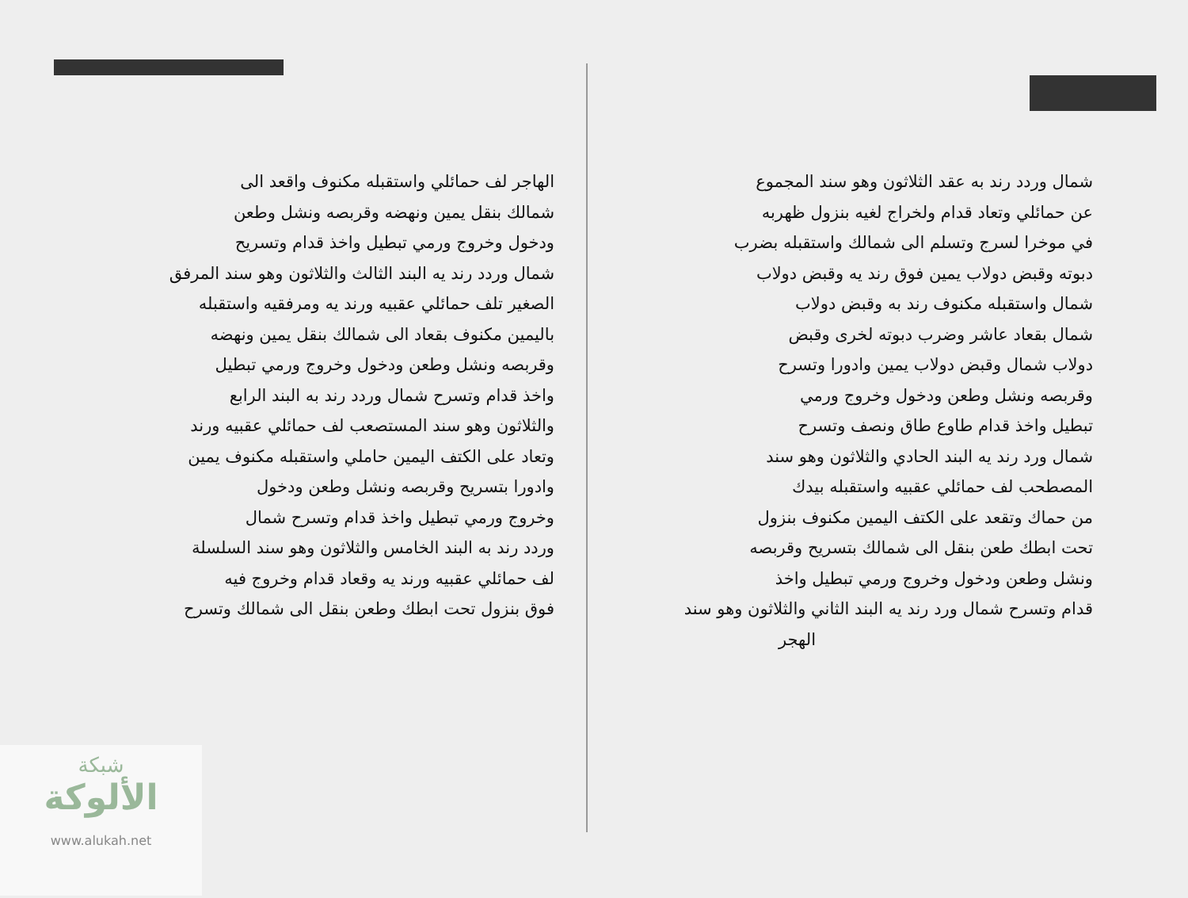شمال وردد رند به عقد الثلاثون وهو سند المجموع
عن حمائلي وتعاد قدام ولخراج لغيه بنزول ظهربه
في موخرا لسرج وتسلم الى شمالك واستقبله بضرب
دبوته وقبض دولاب يمين فوق رند يه وقبض دولاب
شمال واستقبله مكنوف رند به وقبض دولاب
شمال بقعاد عاشر وضرب دبوته لخرى وقبض
دولاب شمال وقبض دولاب يمين وادورا وتسرح
وقربصه ونشل وطعن ودخول وخروج ورمي
تبطيل واخذ قدام طاوع طاق ونصف وتسرح
شمال ورد رند يه البند الحادي والثلاثون وهو سند
المصطحب لف حمائلي عقبيه واستقبله بيدك
من حماك وتقعد على الكتف اليمين مكنوف بنزول
تحت ابطك طعن بنقل الى شمالك بتسريح وقربصه
ونشل وطعن ودخول وخروج ورمي تبطيل واخذ
قدام وتسرح شمال ورد رند يه البند الثاني والثلاثون وهو سند
الهجر
الهاجر لف حمائلي واستقبله مكنوف واقعد الى
شمالك بنقل يمين ونهضه وقربصه ونشل وطعن
ودخول وخروج ورمي تبطيل واخذ قدام وتسريح
شمال وردد رند يه البند الثالث والثلاثون وهو سند المرفق
الصغير تلف حمائلي عقبيه ورند يه ومرفقيه واستقبله
باليمين مكنوف بقعاد الى شمالك بنقل يمين ونهضه
وقربصه ونشل وطعن ودخول وخروج ورمي تبطيل
واخذ قدام وتسرح شمال وردد رند به البند الرابع
والثلاثون وهو سند المستصعب لف حمائلي عقبيه ورند
وتعاد على الكتف اليمين حاملي واستقبله مكنوف يمين
وادورا بتسريح وقربصه ونشل وطعن ودخول
وخروج ورمي تبطيل واخذ قدام وتسرح شمال
وردد رند به البند الخامس والثلاثون وهو سند السلسلة
لف حمائلي عقبيه ورند يه وقعاد قدام وخروج فيه
فوق بنزول تحت ابطك وطعن بنقل الى شمالك وتسرح
شبكة
الألوكة
www.alukah.net